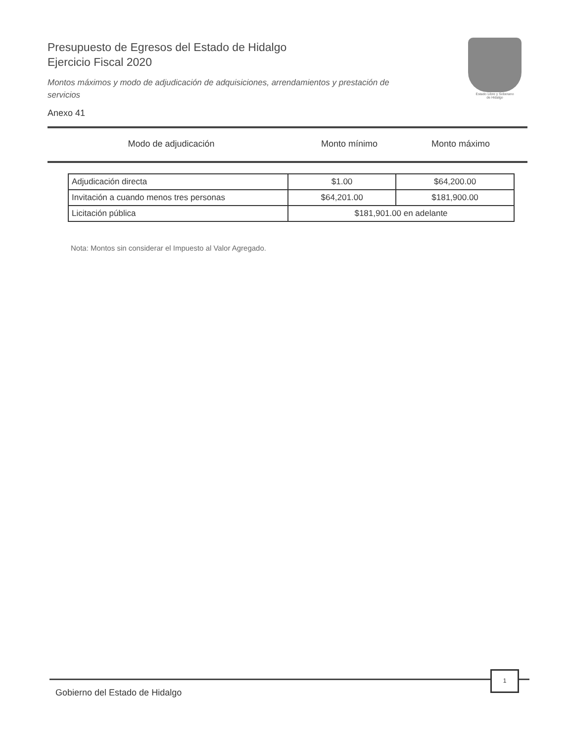Presupuesto de Egresos del Estado de Hidalgo
Ejercicio Fiscal 2020
Montos máximos y modo de adjudicación de adquisiciones, arrendamientos y prestación de servicios
Anexo 41
Estado Libre y Soberano
de Hidalgo
Modo de adjudicación Monto mínimo Monto máximo
| Adjudicación directa | $1.00 | $64,200.00 |
| Invitación a cuando menos tres personas | $64,201.00 | $181,900.00 |
| Licitación pública | $181,901.00 en adelante | |
Nota: Montos sin considerar el Impuesto al Valor Agregado.
1
Gobierno del Estado de Hidalgo